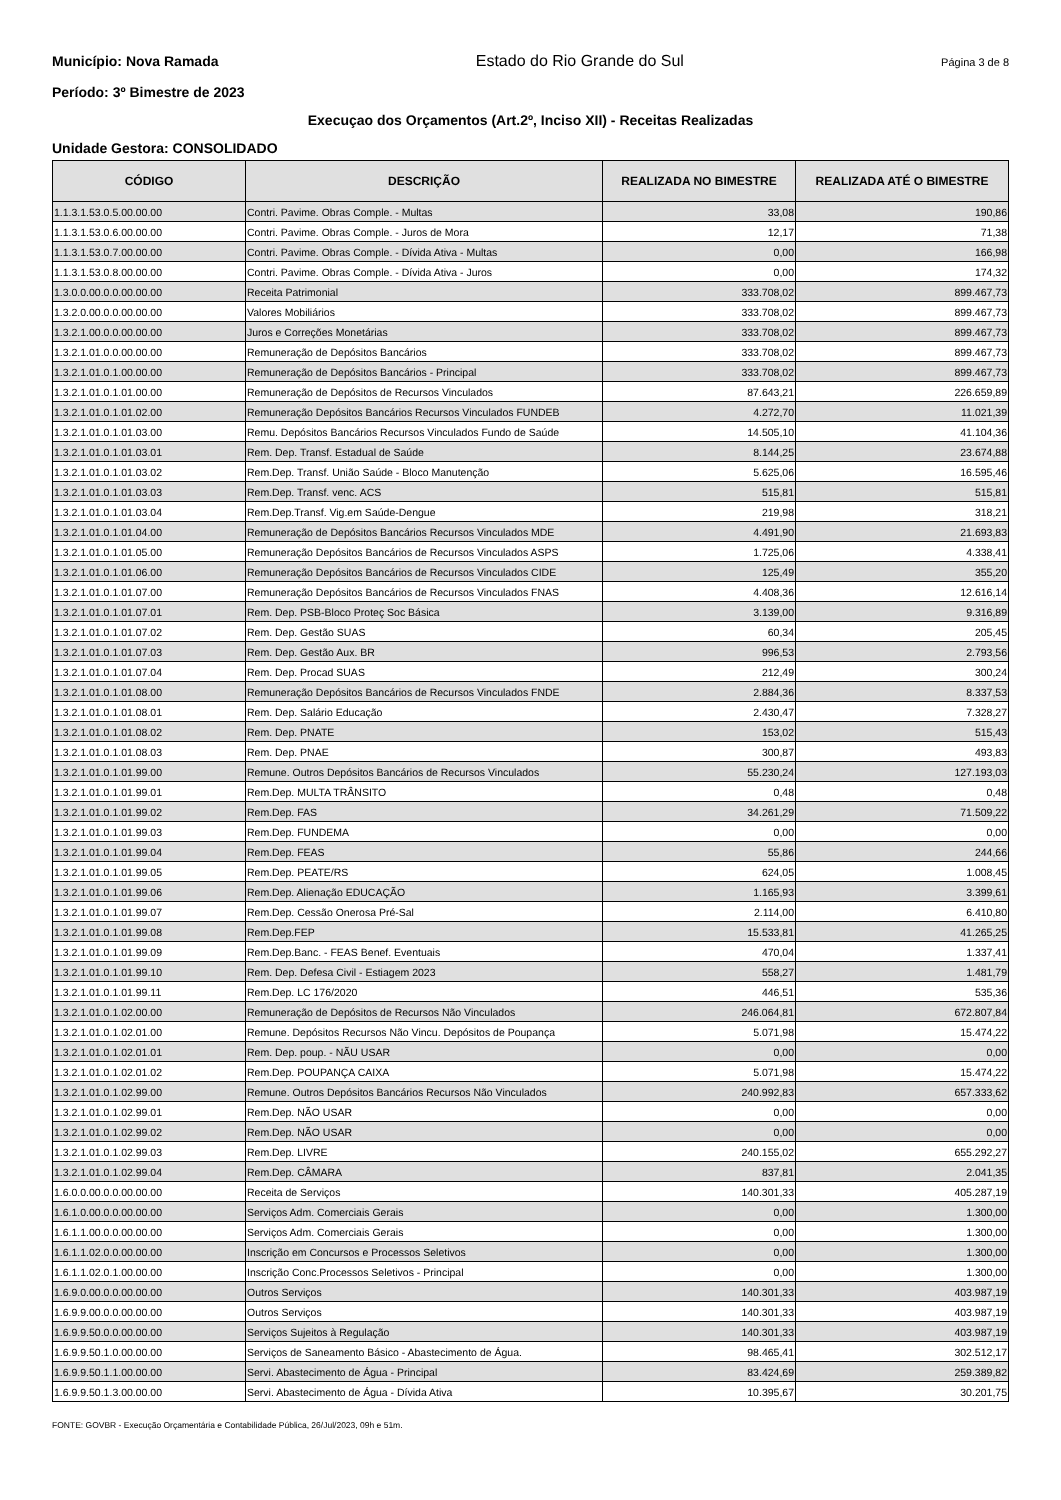Município: Nova Ramada Estado do Rio Grande do Sul Página 3 de 8
Período: 3º Bimestre de 2023
Execuçao dos Orçamentos (Art.2º, Inciso XII) - Receitas Realizadas
Unidade Gestora: CONSOLIDADO
| CÓDIGO | DESCRIÇÃO | REALIZADA NO BIMESTRE | REALIZADA ATÉ O BIMESTRE |
| --- | --- | --- | --- |
| 1.1.3.1.53.0.5.00.00.00 | Contri. Pavime. Obras Comple. - Multas | 33,08 | 190,86 |
| 1.1.3.1.53.0.6.00.00.00 | Contri. Pavime. Obras Comple. - Juros de Mora | 12,17 | 71,38 |
| 1.1.3.1.53.0.7.00.00.00 | Contri. Pavime. Obras Comple. - Dívida Ativa - Multas | 0,00 | 166,98 |
| 1.1.3.1.53.0.8.00.00.00 | Contri. Pavime. Obras Comple. - Dívida Ativa - Juros | 0,00 | 174,32 |
| 1.3.0.0.00.0.0.00.00.00 | Receita Patrimonial | 333.708,02 | 899.467,73 |
| 1.3.2.0.00.0.0.00.00.00 | Valores Mobiliários | 333.708,02 | 899.467,73 |
| 1.3.2.1.00.0.0.00.00.00 | Juros e Correções Monetárias | 333.708,02 | 899.467,73 |
| 1.3.2.1.01.0.0.00.00.00 | Remuneração de Depósitos Bancários | 333.708,02 | 899.467,73 |
| 1.3.2.1.01.0.1.00.00.00 | Remuneração de Depósitos Bancários - Principal | 333.708,02 | 899.467,73 |
| 1.3.2.1.01.0.1.01.00.00 | Remuneração de Depósitos de Recursos Vinculados | 87.643,21 | 226.659,89 |
| 1.3.2.1.01.0.1.01.02.00 | Remuneração Depósitos Bancários Recursos Vinculados FUNDEB | 4.272,70 | 11.021,39 |
| 1.3.2.1.01.0.1.01.03.00 | Remu. Depósitos Bancários Recursos Vinculados Fundo de Saúde | 14.505,10 | 41.104,36 |
| 1.3.2.1.01.0.1.01.03.01 | Rem. Dep. Transf. Estadual de Saúde | 8.144,25 | 23.674,88 |
| 1.3.2.1.01.0.1.01.03.02 | Rem.Dep. Transf. União Saúde - Bloco Manutenção | 5.625,06 | 16.595,46 |
| 1.3.2.1.01.0.1.01.03.03 | Rem.Dep. Transf. venc. ACS | 515,81 | 515,81 |
| 1.3.2.1.01.0.1.01.03.04 | Rem.Dep.Transf. Vig.em Saúde-Dengue | 219,98 | 318,21 |
| 1.3.2.1.01.0.1.01.04.00 | Remuneração de Depósitos Bancários Recursos Vinculados MDE | 4.491,90 | 21.693,83 |
| 1.3.2.1.01.0.1.01.05.00 | Remuneração Depósitos Bancários de Recursos Vinculados ASPS | 1.725,06 | 4.338,41 |
| 1.3.2.1.01.0.1.01.06.00 | Remuneração Depósitos Bancários de Recursos Vinculados CIDE | 125,49 | 355,20 |
| 1.3.2.1.01.0.1.01.07.00 | Remuneração Depósitos Bancários de Recursos Vinculados FNAS | 4.408,36 | 12.616,14 |
| 1.3.2.1.01.0.1.01.07.01 | Rem. Dep. PSB-Bloco Proteç Soc Básica | 3.139,00 | 9.316,89 |
| 1.3.2.1.01.0.1.01.07.02 | Rem. Dep. Gestão SUAS | 60,34 | 205,45 |
| 1.3.2.1.01.0.1.01.07.03 | Rem. Dep. Gestão Aux. BR | 996,53 | 2.793,56 |
| 1.3.2.1.01.0.1.01.07.04 | Rem. Dep. Procad SUAS | 212,49 | 300,24 |
| 1.3.2.1.01.0.1.01.08.00 | Remuneração Depósitos Bancários de Recursos Vinculados FNDE | 2.884,36 | 8.337,53 |
| 1.3.2.1.01.0.1.01.08.01 | Rem. Dep. Salário Educação | 2.430,47 | 7.328,27 |
| 1.3.2.1.01.0.1.01.08.02 | Rem. Dep. PNATE | 153,02 | 515,43 |
| 1.3.2.1.01.0.1.01.08.03 | Rem. Dep. PNAE | 300,87 | 493,83 |
| 1.3.2.1.01.0.1.01.99.00 | Remune. Outros Depósitos Bancários de Recursos Vinculados | 55.230,24 | 127.193,03 |
| 1.3.2.1.01.0.1.01.99.01 | Rem.Dep. MULTA TRÂNSITO | 0,48 | 0,48 |
| 1.3.2.1.01.0.1.01.99.02 | Rem.Dep. FAS | 34.261,29 | 71.509,22 |
| 1.3.2.1.01.0.1.01.99.03 | Rem.Dep. FUNDEMA | 0,00 | 0,00 |
| 1.3.2.1.01.0.1.01.99.04 | Rem.Dep. FEAS | 55,86 | 244,66 |
| 1.3.2.1.01.0.1.01.99.05 | Rem.Dep. PEATE/RS | 624,05 | 1.008,45 |
| 1.3.2.1.01.0.1.01.99.06 | Rem.Dep. Alienação EDUCAÇÃO | 1.165,93 | 3.399,61 |
| 1.3.2.1.01.0.1.01.99.07 | Rem.Dep. Cessão Onerosa Pré-Sal | 2.114,00 | 6.410,80 |
| 1.3.2.1.01.0.1.01.99.08 | Rem.Dep.FEP | 15.533,81 | 41.265,25 |
| 1.3.2.1.01.0.1.01.99.09 | Rem.Dep.Banc. - FEAS Benef. Eventuais | 470,04 | 1.337,41 |
| 1.3.2.1.01.0.1.01.99.10 | Rem. Dep. Defesa Civil - Estiagem 2023 | 558,27 | 1.481,79 |
| 1.3.2.1.01.0.1.01.99.11 | Rem.Dep. LC 176/2020 | 446,51 | 535,36 |
| 1.3.2.1.01.0.1.02.00.00 | Remuneração de Depósitos de Recursos Não Vinculados | 246.064,81 | 672.807,84 |
| 1.3.2.1.01.0.1.02.01.00 | Remune. Depósitos Recursos Não Vincu. Depósitos de Poupança | 5.071,98 | 15.474,22 |
| 1.3.2.1.01.0.1.02.01.01 | Rem. Dep. poup. - NÃU USAR | 0,00 | 0,00 |
| 1.3.2.1.01.0.1.02.01.02 | Rem.Dep. POUPANÇA CAIXA | 5.071,98 | 15.474,22 |
| 1.3.2.1.01.0.1.02.99.00 | Remune. Outros Depósitos Bancários Recursos Não Vinculados | 240.992,83 | 657.333,62 |
| 1.3.2.1.01.0.1.02.99.01 | Rem.Dep. NÃO USAR | 0,00 | 0,00 |
| 1.3.2.1.01.0.1.02.99.02 | Rem.Dep. NÃO USAR | 0,00 | 0,00 |
| 1.3.2.1.01.0.1.02.99.03 | Rem.Dep. LIVRE | 240.155,02 | 655.292,27 |
| 1.3.2.1.01.0.1.02.99.04 | Rem.Dep. CÂMARA | 837,81 | 2.041,35 |
| 1.6.0.0.00.0.0.00.00.00 | Receita de Serviços | 140.301,33 | 405.287,19 |
| 1.6.1.0.00.0.0.00.00.00 | Serviços Adm. Comerciais Gerais | 0,00 | 1.300,00 |
| 1.6.1.1.00.0.0.00.00.00 | Serviços Adm. Comerciais Gerais | 0,00 | 1.300,00 |
| 1.6.1.1.02.0.0.00.00.00 | Inscrição em Concursos e Processos Seletivos | 0,00 | 1.300,00 |
| 1.6.1.1.02.0.1.00.00.00 | Inscrição Conc.Processos Seletivos - Principal | 0,00 | 1.300,00 |
| 1.6.9.0.00.0.0.00.00.00 | Outros Serviços | 140.301,33 | 403.987,19 |
| 1.6.9.9.00.0.0.00.00.00 | Outros Serviços | 140.301,33 | 403.987,19 |
| 1.6.9.9.50.0.0.00.00.00 | Serviços Sujeitos à Regulação | 140.301,33 | 403.987,19 |
| 1.6.9.9.50.1.0.00.00.00 | Serviços de Saneamento Básico - Abastecimento de Água. | 98.465,41 | 302.512,17 |
| 1.6.9.9.50.1.1.00.00.00 | Servi. Abastecimento de Água - Principal | 83.424,69 | 259.389,82 |
| 1.6.9.9.50.1.3.00.00.00 | Servi. Abastecimento de Água - Dívida Ativa | 10.395,67 | 30.201,75 |
FONTE: GOVBR - Execução Orçamentária e Contabilidade Pública, 26/Jul/2023, 09h e 51m.